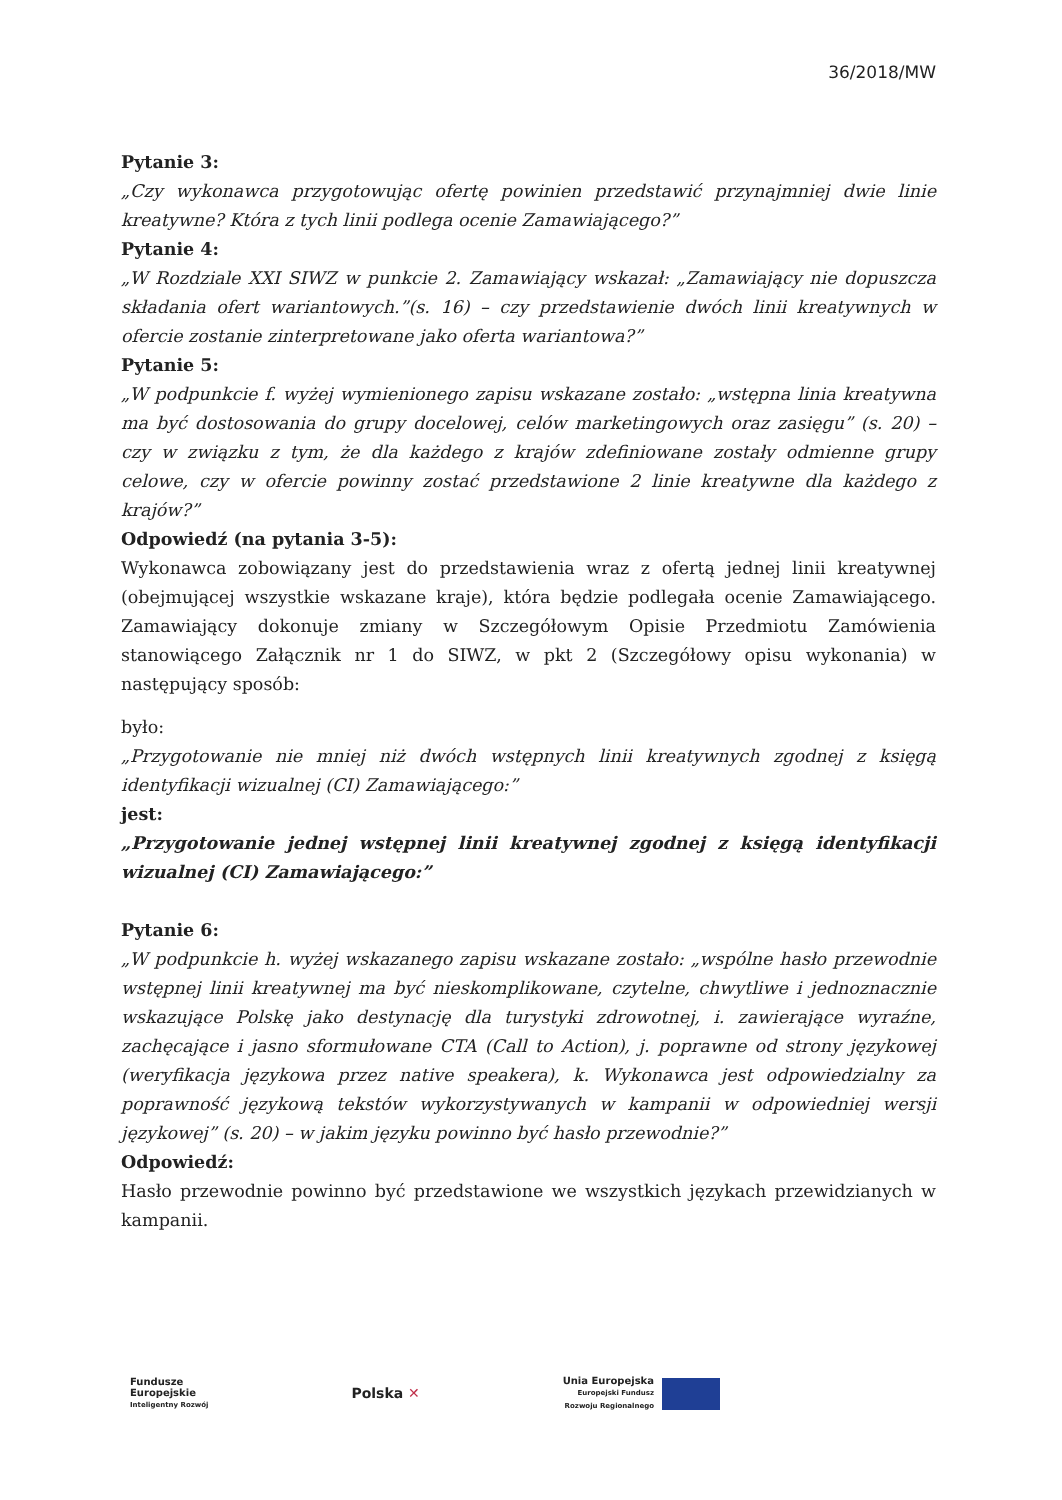36/2018/MW
Pytanie 3:
„Czy wykonawca przygotowując ofertę powinien przedstawić przynajmniej dwie linie kreatywne? Która z tych linii podlega ocenie Zamawiającego?”
Pytanie 4:
„W Rozdziale XXI SIWZ w punkcie 2. Zamawiający wskazał: „Zamawiający nie dopuszcza składania ofert wariantowych.”(s. 16) – czy przedstawienie dwóch linii kreatywnych w ofercie zostanie zinterpretowane jako oferta wariantowa?”
Pytanie 5:
„W podpunkcie f. wyżej wymienionego zapisu wskazane zostało: „wstępna linia kreatywna ma być dostosowania do grupy docelowej, celów marketingowych oraz zasięgu” (s. 20) – czy w związku z tym, że dla każdego z krajów zdefiniowane zostały odmienne grupy celowe, czy w ofercie powinny zostać przedstawione 2 linie kreatywne dla każdego z krajów?”
Odpowiedź (na pytania 3-5):
Wykonawca zobowiązany jest do przedstawienia wraz z ofertą jednej linii kreatywnej (obejmującej wszystkie wskazane kraje), która będzie podlegała ocenie Zamawiającego. Zamawiający dokonuje zmiany w Szczegółowym Opisie Przedmiotu Zamówienia stanowiącego Załącznik nr 1 do SIWZ, w pkt 2 (Szczegółowy opisu wykonania) w następujący sposób:
było:
„Przygotowanie nie mniej niż dwóch wstępnych linii kreatywnych zgodnej z księgą identyfikacji wizualnej (CI) Zamawiającego:”
jest:
„Przygotowanie jednej wstępnej linii kreatywnej zgodnej z księgą identyfikacji wizualnej (CI) Zamawiającego:”
Pytanie 6:
„W podpunkcie h. wyżej wskazanego zapisu wskazane zostało: „wspólne hasło przewodnie wstępnej linii kreatywnej ma być nieskomplikowane, czytelne, chwytliwe i jednoznacznie wskazujące Polskę jako destynację dla turystyki zdrowotnej, i. zawierające wyraźne, zachęcające i jasno sformułowane CTA (Call to Action), j. poprawne od strony językowej (weryfikacja językowa przez native speakera), k. Wykonawca jest odpowiedzialny za poprawność językową tekstów wykorzystywanych w kampanii w odpowiedniej wersji językowej” (s. 20) – w jakim języku powinno być hasło przewodnie?”
Odpowiedź:
Hasło przewodnie powinno być przedstawione we wszystkich językach przewidzianych w kampanii.
Fundusze
Europejskie
Inteligentny Rozwój
Polska ✕
Unia Europejska
Europejski Fundusz
Rozwoju Regionalnego